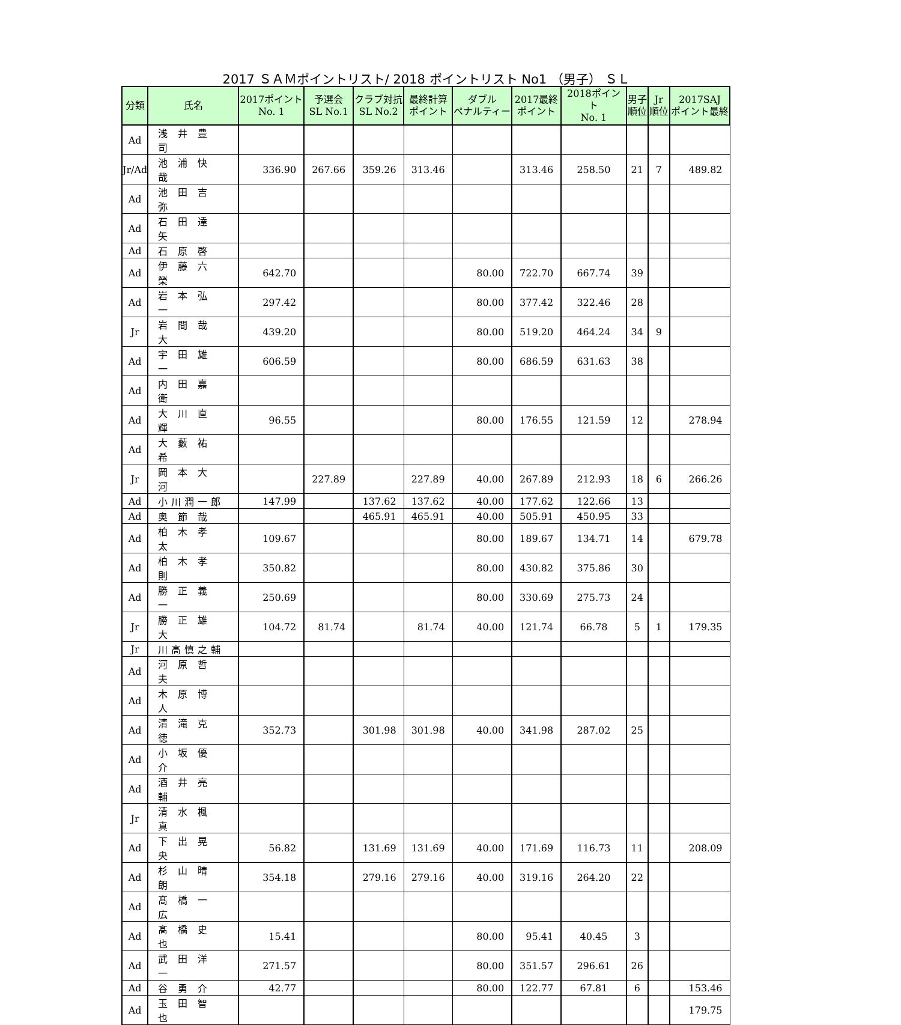2017 ＳＡＭポイントリスト/ 2018 ポイントリスト No1 （男子） ＳＬ
| 分類 | 氏名 | 2017ポイント No. 1 | 予選会 SL No.1 | クラブ対抗 SL No.2 | 最終計算 ポイント | ダブル ペナルティー | 2017最終 ポイント | 2018ポイント No. 1 | 男子 順位 | Jr 順位 | 2017SAJ ポイント最終 |
| --- | --- | --- | --- | --- | --- | --- | --- | --- | --- | --- | --- |
| Ad | 浅 井 豊 司 | | | | | | | | | | |
| Jr/Ad | 池 浦 快 哉 | 336.90 | 267.66 | 359.26 | 313.46 | | 313.46 | 258.50 | 21 | 7 | 489.82 |
| Ad | 池 田 吉 弥 | | | | | | | | | | |
| Ad | 石 田 達 矢 | | | | | | | | | | |
| Ad | 石 原 啓 | | | | | | | | | | |
| Ad | 伊 藤 六 榮 | 642.70 | | | | 80.00 | 722.70 | 667.74 | 39 | | |
| Ad | 岩 本 弘 一 | 297.42 | | | | 80.00 | 377.42 | 322.46 | 28 | | |
| Jr | 岩 間 哉 大 | 439.20 | | | | 80.00 | 519.20 | 464.24 | 34 | 9 | |
| Ad | 宇 田 雄 一 | 606.59 | | | | 80.00 | 686.59 | 631.63 | 38 | | |
| Ad | 内 田 嘉 衛 | | | | | | | | | | |
| Ad | 大 川 直 輝 | 96.55 | | | | 80.00 | 176.55 | 121.59 | 12 | | 278.94 |
| Ad | 大 藪 祐 希 | | | | | | | | | | |
| Jr | 岡 本 大 河 | | 227.89 | | 227.89 | 40.00 | 267.89 | 212.93 | 18 | 6 | 266.26 |
| Ad | 小川潤一郎 | 147.99 | | 137.62 | 137.62 | 40.00 | 177.62 | 122.66 | 13 | | |
| Ad | 奥 節 哉 | | | 465.91 | 465.91 | 40.00 | 505.91 | 450.95 | 33 | | |
| Ad | 柏 木 孝 太 | 109.67 | | | | 80.00 | 189.67 | 134.71 | 14 | | 679.78 |
| Ad | 柏 木 孝 則 | 350.82 | | | | 80.00 | 430.82 | 375.86 | 30 | | |
| Ad | 勝 正 義 一 | 250.69 | | | | 80.00 | 330.69 | 275.73 | 24 | | |
| Jr | 勝 正 雄 大 | 104.72 | 81.74 | | 81.74 | 40.00 | 121.74 | 66.78 | 5 | 1 | 179.35 |
| Jr | 川高慎之輔 | | | | | | | | | | |
| Ad | 河 原 哲 夫 | | | | | | | | | | |
| Ad | 木 原 博 人 | | | | | | | | | | |
| Ad | 清 滝 克 徳 | 352.73 | | 301.98 | 301.98 | 40.00 | 341.98 | 287.02 | 25 | | |
| Ad | 小 坂 優 介 | | | | | | | | | | |
| Ad | 酒 井 亮 輔 | | | | | | | | | | |
| Jr | 清 水 楓 真 | | | | | | | | | | |
| Ad | 下 出 晃 央 | 56.82 | | 131.69 | 131.69 | 40.00 | 171.69 | 116.73 | 11 | | 208.09 |
| Ad | 杉 山 晴 朗 | 354.18 | | 279.16 | 279.16 | 40.00 | 319.16 | 264.20 | 22 | | |
| Ad | 髙 橋 一 広 | | | | | | | | | | |
| Ad | 髙 橋 史 也 | 15.41 | | | | 80.00 | 95.41 | 40.45 | 3 | | |
| Ad | 武 田 洋 一 | 271.57 | | | | 80.00 | 351.57 | 296.61 | 26 | | |
| Ad | 谷 勇 介 | 42.77 | | | | 80.00 | 122.77 | 67.81 | 6 | | 153.46 |
| Ad | 玉 田 智 也 | | | | | | | | | | 179.75 |